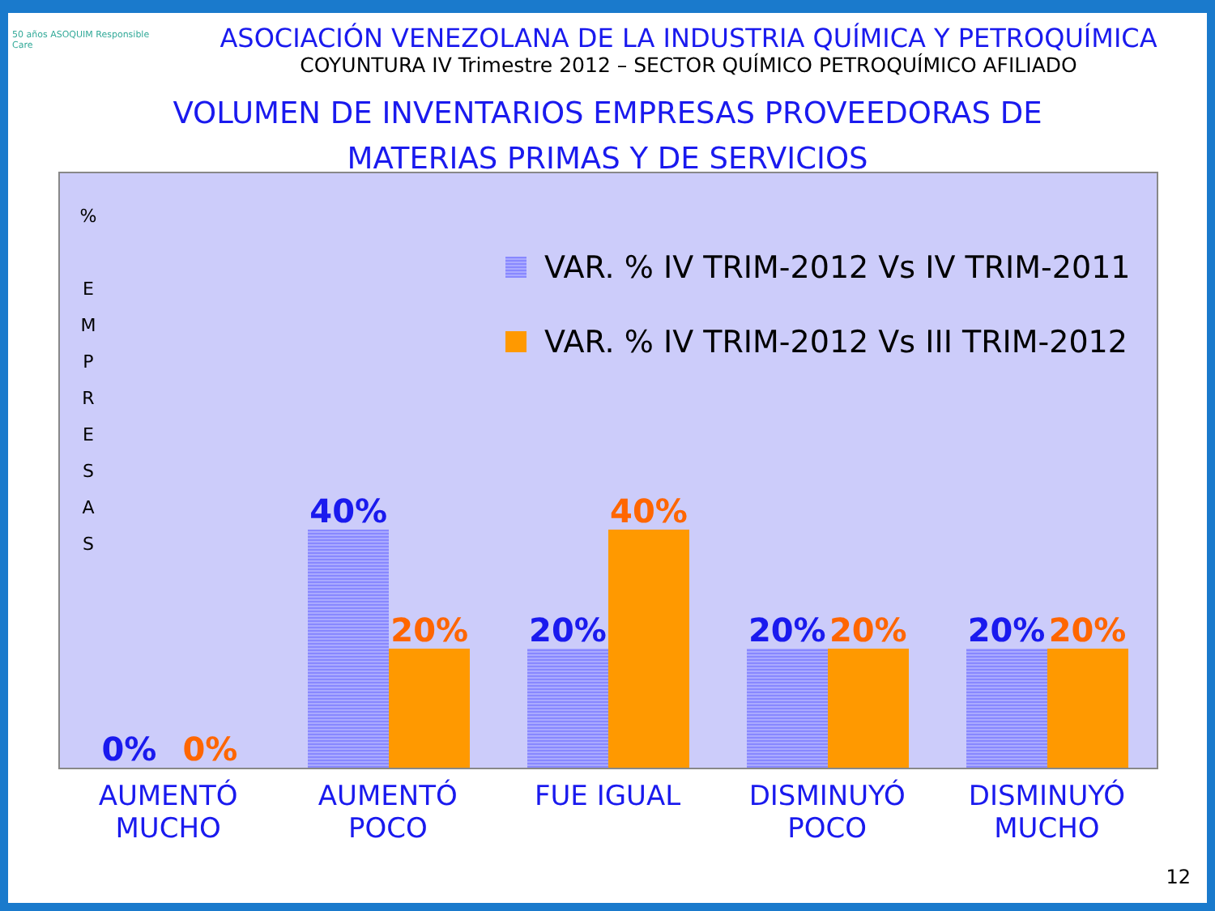50 años ASOQUIM Responsible Care
ASOCIACIÓN VENEZOLANA DE LA INDUSTRIA QUÍMICA Y PETROQUÍMICA
COYUNTURA IV Trimestre 2012 – SECTOR QUÍMICO PETROQUÍMICO AFILIADO
VOLUMEN DE INVENTARIOS EMPRESAS PROVEEDORAS DE
MATERIAS PRIMAS Y DE SERVICIOS
%
E
M
P
R
E
S
A
S
VAR. % IV TRIM-2012 Vs IV TRIM-2011
VAR. % IV TRIM-2012 Vs III TRIM-2012
0%
0%
40%
20%
20%
40%
20%
20%
20%
20%
AUMENTÓ
MUCHO
AUMENTÓ POCO FUE IGUAL DISMINUYÓ
POCO
DISMINUYÓ
MUCHO
12